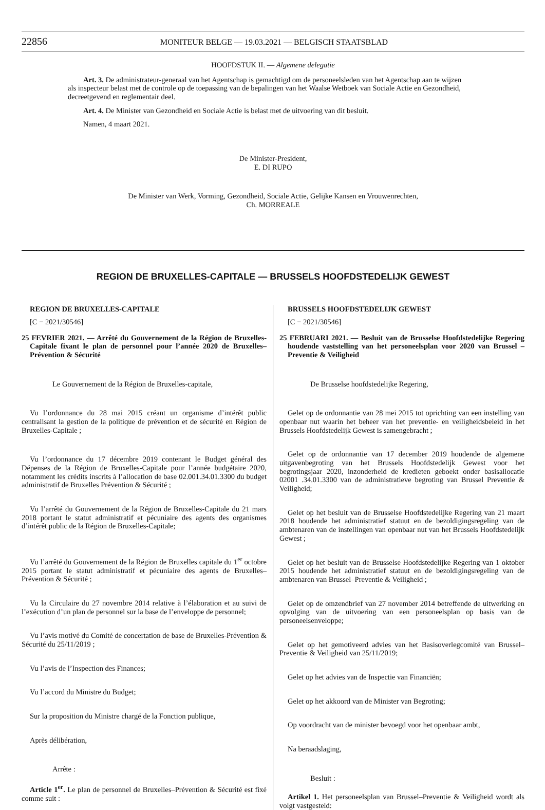22856
MONITEUR BELGE — 19.03.2021 — BELGISCH STAATSBLAD
HOOFDSTUK II. — Algemene delegatie
Art. 3. De administrateur-generaal van het Agentschap is gemachtigd om de personeelsleden van het Agentschap aan te wijzen als inspecteur belast met de controle op de toepassing van de bepalingen van het Waalse Wetboek van Sociale Actie en Gezondheid, decreetgevend en reglementair deel.
Art. 4. De Minister van Gezondheid en Sociale Actie is belast met de uitvoering van dit besluit.
Namen, 4 maart 2021.
De Minister-President,
E. DI RUPO
De Minister van Werk, Vorming, Gezondheid, Sociale Actie, Gelijke Kansen en Vrouwenrechten,
Ch. MORREALE
REGION DE BRUXELLES-CAPITALE — BRUSSELS HOOFDSTEDELIJK GEWEST
REGION DE BRUXELLES-CAPITALE
[C − 2021/30546]
25 FEVRIER 2021. — Arrêté du Gouvernement de la Région de Bruxelles-Capitale fixant le plan de personnel pour l’année 2020 de Bruxelles–Prévention & Sécurité
Le Gouvernement de la Région de Bruxelles-capitale,
Vu l’ordonnance du 28 mai 2015 créant un organisme d’intérêt public centralisant la gestion de la politique de prévention et de sécurité en Région de Bruxelles-Capitale ;
Vu l’ordonnance du 17 décembre 2019 contenant le Budget général des Dépenses de la Région de Bruxelles-Capitale pour l’année budgétaire 2020, notamment les crédits inscrits à l’allocation de base 02.001.34.01.3300 du budget administratif de Bruxelles Prévention & Sécurité ;
Vu l’arrêté du Gouvernement de la Région de Bruxelles-Capitale du 21 mars 2018 portant le statut administratif et pécuniaire des agents des organismes d’intérêt public de la Région de Bruxelles-Capitale;
Vu l’arrêté du Gouvernement de la Région de Bruxelles capitale du 1<sup>er</sup> octobre 2015 portant le statut administratif et pécuniaire des agents de Bruxelles–Prévention & Sécurité ;
Vu la Circulaire du 27 novembre 2014 relative à l’élaboration et au suivi de l’exécution d’un plan de personnel sur la base de l’enveloppe de personnel;
Vu l’avis motivé du Comité de concertation de base de Bruxelles-Prévention & Sécurité du 25/11/2019 ;
Vu l’avis de l’Inspection des Finances;
Vu l’accord du Ministre du Budget;
Sur la proposition du Ministre chargé de la Fonction publique,
Après délibération,
Arrête :
Article 1<sup>er</sup>. Le plan de personnel de Bruxelles–Prévention & Sécurité est fixé comme suit :
BRUSSELS HOOFDSTEDELIJK GEWEST
[C − 2021/30546]
25 FEBRUARI 2021. — Besluit van de Brusselse Hoofdstedelijke Regering houdende vaststelling van het personeelsplan voor 2020 van Brussel – Preventie & Veiligheid
De Brusselse hoofdstedelijke Regering,
Gelet op de ordonnantie van 28 mei 2015 tot oprichting van een instelling van openbaar nut waarin het beheer van het preventie- en veiligheidsbeleid in het Brussels Hoofdstedelijk Gewest is samengebracht ;
Gelet op de ordonnantie van 17 december 2019 houdende de algemene uitgavenbegroting van het Brussels Hoofdstedelijk Gewest voor het begrotingsjaar 2020, inzonderheid de kredieten geboekt onder basisallocatie 02001 .34.01.3300 van de administratieve begroting van Brussel Preventie & Veiligheid;
Gelet op het besluit van de Brusselse Hoofdstedelijke Regering van 21 maart 2018 houdende het administratief statuut en de bezoldigingsregeling van de ambtenaren van de instellingen van openbaar nut van het Brussels Hoofdstedelijk Gewest ;
Gelet op het besluit van de Brusselse Hoofdstedelijke Regering van 1 oktober 2015 houdende het administratief statuut en de bezoldigingsregeling van de ambtenaren van Brussel–Preventie & Veiligheid ;
Gelet op de omzendbrief van 27 november 2014 betreffende de uitwerking en opvolging van de uitvoering van een personeelsplan op basis van de personeelsenveloppe;
Gelet op het gemotiveerd advies van het Basisoverlegcomité van Brussel–Preventie & Veiligheid van 25/11/2019;
Gelet op het advies van de Inspectie van Financiën;
Gelet op het akkoord van de Minister van Begroting;
Op voordracht van de minister bevoegd voor het openbaar ambt,
Na beraadslaging,
Besluit :
Artikel 1. Het personeelsplan van Brussel–Preventie & Veiligheid wordt als volgt vastgesteld: